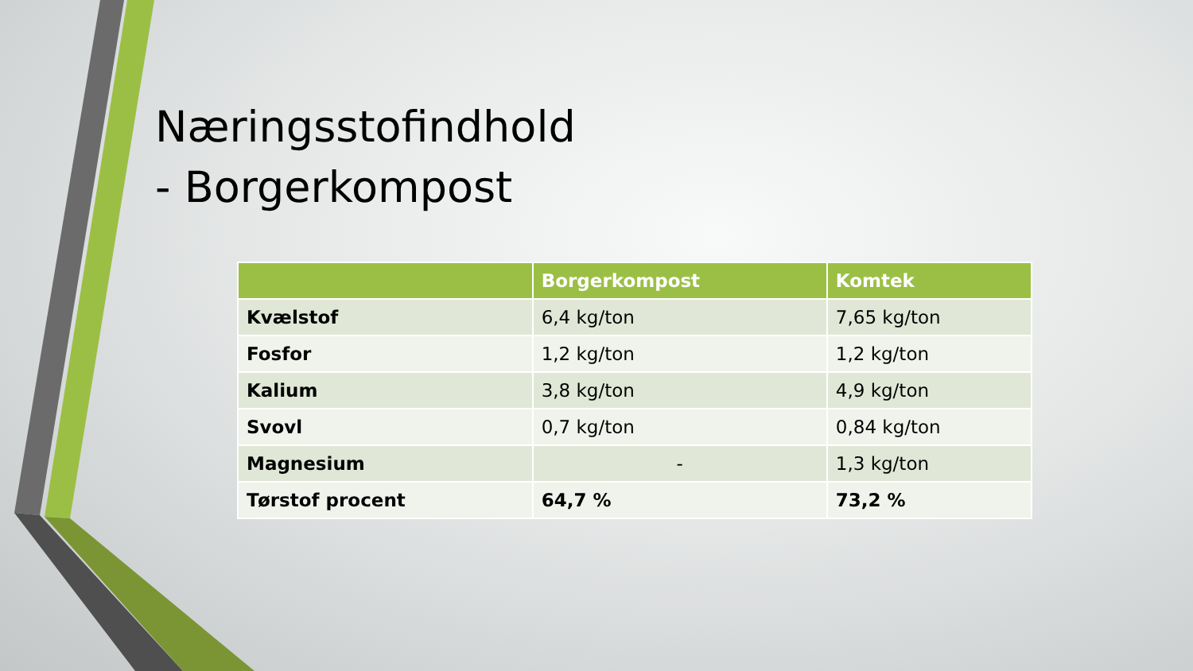Næringsstofindhold
- Borgerkompost
| | Borgerkompost | Komtek |
| --- | --- | --- |
| Kvælstof | 6,4 kg/ton | 7,65 kg/ton |
| Fosfor | 1,2 kg/ton | 1,2 kg/ton |
| Kalium | 3,8 kg/ton | 4,9 kg/ton |
| Svovl | 0,7 kg/ton | 0,84 kg/ton |
| Magnesium | - | 1,3 kg/ton |
| Tørstof procent | 64,7 % | 73,2 % |